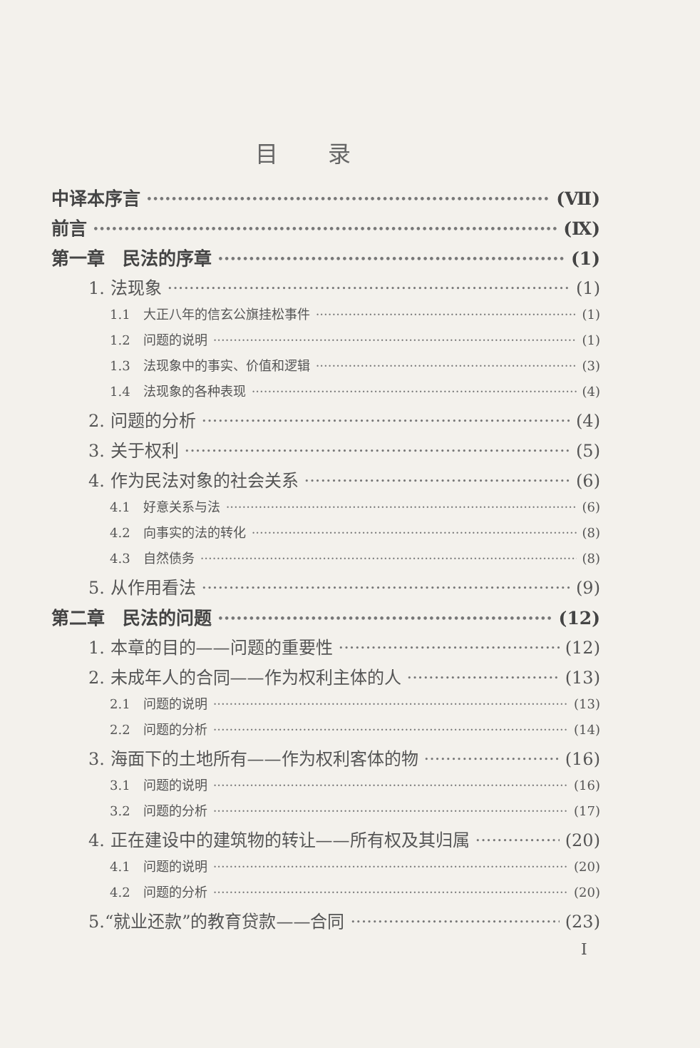目录
中译本序言 (Ⅶ)
前言 (Ⅸ)
第一章　民法的序章 (1)
1. 法现象 (1)
1.1　大正八年的信玄公旗挂松事件 (1)
1.2　问题的说明 (1)
1.3　法现象中的事实、价值和逻辑 (3)
1.4　法现象的各种表现 (4)
2. 问题的分析 (4)
3. 关于权利 (5)
4. 作为民法对象的社会关系 (6)
4.1　好意关系与法 (6)
4.2　向事实的法的转化 (8)
4.3　自然债务 (8)
5. 从作用看法 (9)
第二章　民法的问题 (12)
1. 本章的目的——问题的重要性 (12)
2. 未成年人的合同——作为权利主体的人 (13)
2.1　问题的说明 (13)
2.2　问题的分析 (14)
3. 海面下的土地所有——作为权利客体的物 (16)
3.1　问题的说明 (16)
3.2　问题的分析 (17)
4. 正在建设中的建筑物的转让——所有权及其归属 (20)
4.1　问题的说明 (20)
4.2　问题的分析 (20)
5.“就业还款”的教育贷款——合同 (23)
I